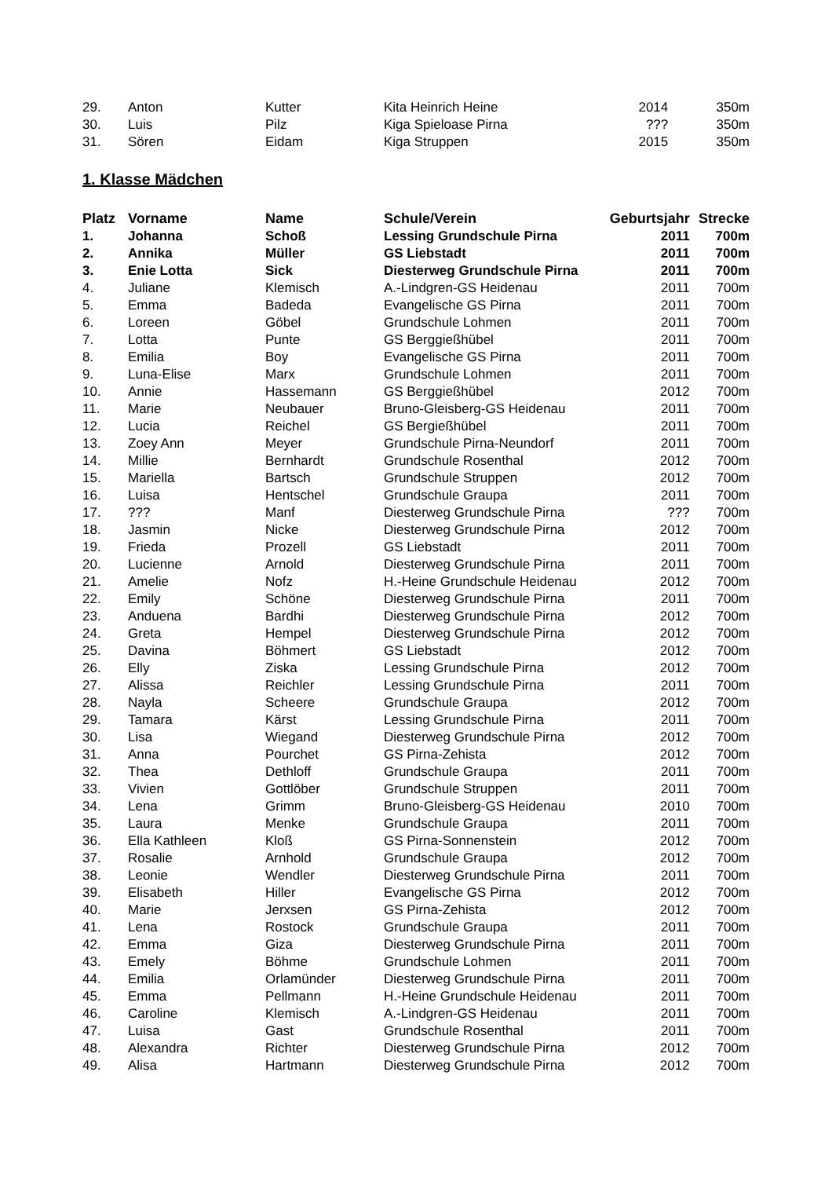| 29. | Anton | Kutter | Kita Heinrich Heine | 2014 | 350m |
| 30. | Luis | Pilz | Kiga Spieloase Pirna | ??? | 350m |
| 31. | Sören | Eidam | Kiga Struppen | 2015 | 350m |
1. Klasse Mädchen
| Platz | Vorname | Name | Schule/Verein | Geburtsjahr | Strecke |
| --- | --- | --- | --- | --- | --- |
| 1. | Johanna | Schoß | Lessing Grundschule Pirna | 2011 | 700m |
| 2. | Annika | Müller | GS Liebstadt | 2011 | 700m |
| 3. | Enie Lotta | Sick | Diesterweg Grundschule Pirna | 2011 | 700m |
| 4. | Juliane | Klemisch | A.-Lindgren-GS Heidenau | 2011 | 700m |
| 5. | Emma | Badeda | Evangelische GS Pirna | 2011 | 700m |
| 6. | Loreen | Göbel | Grundschule Lohmen | 2011 | 700m |
| 7. | Lotta | Punte | GS Berggießhübel | 2011 | 700m |
| 8. | Emilia | Boy | Evangelische GS Pirna | 2011 | 700m |
| 9. | Luna-Elise | Marx | Grundschule Lohmen | 2011 | 700m |
| 10. | Annie | Hassemann | GS Berggießhübel | 2012 | 700m |
| 11. | Marie | Neubauer | Bruno-Gleisberg-GS Heidenau | 2011 | 700m |
| 12. | Lucia | Reichel | GS Bergießhübel | 2011 | 700m |
| 13. | Zoey Ann | Meyer | Grundschule Pirna-Neundorf | 2011 | 700m |
| 14. | Millie | Bernhardt | Grundschule Rosenthal | 2012 | 700m |
| 15. | Mariella | Bartsch | Grundschule Struppen | 2012 | 700m |
| 16. | Luisa | Hentschel | Grundschule Graupa | 2011 | 700m |
| 17. | ??? | Manf | Diesterweg Grundschule Pirna | ??? | 700m |
| 18. | Jasmin | Nicke | Diesterweg Grundschule Pirna | 2012 | 700m |
| 19. | Frieda | Prozell | GS Liebstadt | 2011 | 700m |
| 20. | Lucienne | Arnold | Diesterweg Grundschule Pirna | 2011 | 700m |
| 21. | Amelie | Nofz | H.-Heine Grundschule Heidenau | 2012 | 700m |
| 22. | Emily | Schöne | Diesterweg Grundschule Pirna | 2011 | 700m |
| 23. | Anduena | Bardhi | Diesterweg Grundschule Pirna | 2012 | 700m |
| 24. | Greta | Hempel | Diesterweg Grundschule Pirna | 2012 | 700m |
| 25. | Davina | Böhmert | GS Liebstadt | 2012 | 700m |
| 26. | Elly | Ziska | Lessing Grundschule Pirna | 2012 | 700m |
| 27. | Alissa | Reichler | Lessing Grundschule Pirna | 2011 | 700m |
| 28. | Nayla | Scheere | Grundschule Graupa | 2012 | 700m |
| 29. | Tamara | Kärst | Lessing Grundschule Pirna | 2011 | 700m |
| 30. | Lisa | Wiegand | Diesterweg Grundschule Pirna | 2012 | 700m |
| 31. | Anna | Pourchet | GS Pirna-Zehista | 2012 | 700m |
| 32. | Thea | Dethloff | Grundschule Graupa | 2011 | 700m |
| 33. | Vivien | Gottlöber | Grundschule Struppen | 2011 | 700m |
| 34. | Lena | Grimm | Bruno-Gleisberg-GS Heidenau | 2010 | 700m |
| 35. | Laura | Menke | Grundschule Graupa | 2011 | 700m |
| 36. | Ella Kathleen | Kloß | GS Pirna-Sonnenstein | 2012 | 700m |
| 37. | Rosalie | Arnhold | Grundschule Graupa | 2012 | 700m |
| 38. | Leonie | Wendler | Diesterweg Grundschule Pirna | 2011 | 700m |
| 39. | Elisabeth | Hiller | Evangelische GS Pirna | 2012 | 700m |
| 40. | Marie | Jerxsen | GS Pirna-Zehista | 2012 | 700m |
| 41. | Lena | Rostock | Grundschule Graupa | 2011 | 700m |
| 42. | Emma | Giza | Diesterweg Grundschule Pirna | 2011 | 700m |
| 43. | Emely | Böhme | Grundschule Lohmen | 2011 | 700m |
| 44. | Emilia | Orlamünder | Diesterweg Grundschule Pirna | 2011 | 700m |
| 45. | Emma | Pellmann | H.-Heine Grundschule Heidenau | 2011 | 700m |
| 46. | Caroline | Klemisch | A.-Lindgren-GS Heidenau | 2011 | 700m |
| 47. | Luisa | Gast | Grundschule Rosenthal | 2011 | 700m |
| 48. | Alexandra | Richter | Diesterweg Grundschule Pirna | 2012 | 700m |
| 49. | Alisa | Hartmann | Diesterweg Grundschule Pirna | 2012 | 700m |